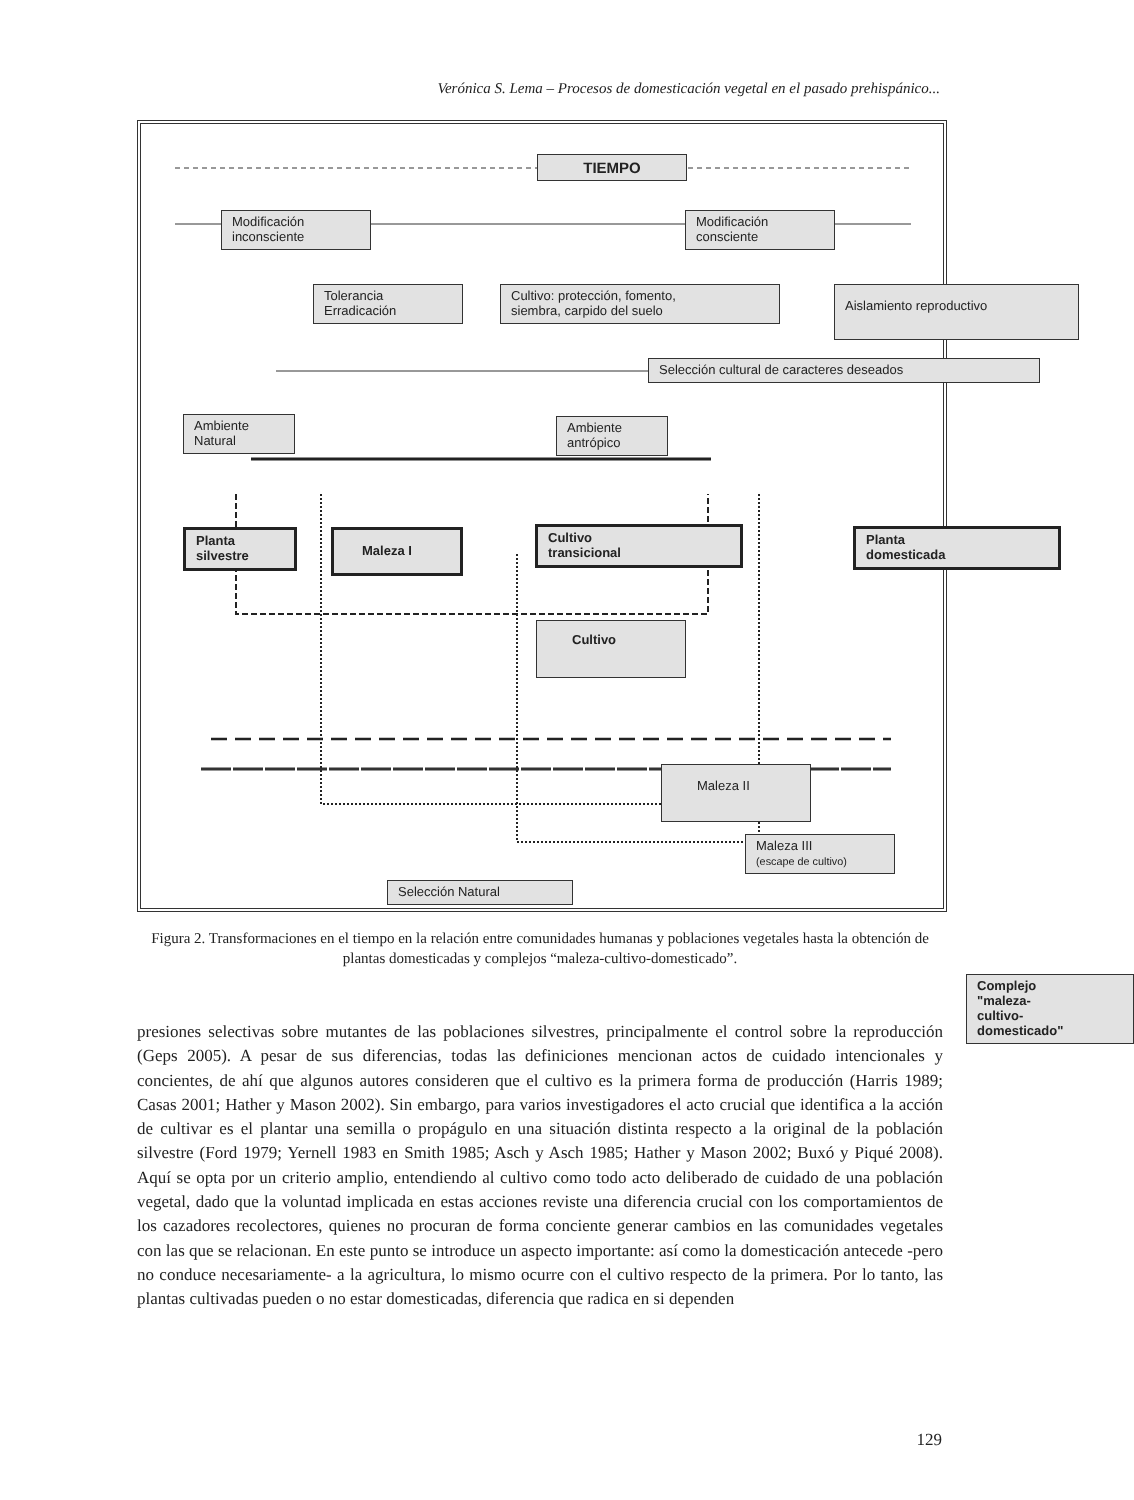Verónica S. Lema – Procesos de domesticación vegetal en el pasado prehispánico...
TIEMPO
Modificación
inconsciente
Modificación
consciente
Tolerancia
Erradicación
Cultivo: protección, fomento,
siembra, carpido del suelo
Aislamiento reproductivo
Selección cultural de caracteres deseados
Ambiente
Natural
Ambiente
antrópico
Planta
silvestre
Maleza I
Cultivo
transicional
Planta
domesticada
Cultivo
Maleza II
Maleza III
(escape de cultivo)
Selección Natural
Complejo
"maleza-
cultivo-
domesticado"
Figura 2. Transformaciones en el tiempo en la relación entre comunidades humanas y poblaciones vegetales hasta la obtención de plantas domesticadas y complejos “maleza-cultivo-domesticado”.
presiones selectivas sobre mutantes de las poblaciones silvestres, principalmente el control sobre la reproducción (Geps 2005). A pesar de sus diferencias, todas las definiciones mencionan actos de cuidado intencionales y concientes, de ahí que algunos autores consideren que el cultivo es la primera forma de producción (Harris 1989; Casas 2001; Hather y Mason 2002). Sin embargo, para varios investigadores el acto crucial que identifica a la acción de cultivar es el plantar una semilla o propágulo en una situación distinta respecto a la original de la población silvestre (Ford 1979; Yernell 1983 en Smith 1985; Asch y Asch 1985; Hather y Mason 2002; Buxó y Piqué 2008). Aquí se opta por un criterio amplio, entendiendo al cultivo como todo acto deliberado de cuidado de una población vegetal, dado que la voluntad implicada en estas acciones reviste una diferencia crucial con los comportamientos de los cazadores recolectores, quienes no procuran de forma conciente generar cambios en las comunidades vegetales con las que se relacionan. En este punto se introduce un aspecto importante: así como la domesticación antecede -pero no conduce necesariamente- a la agricultura, lo mismo ocurre con el cultivo respecto de la primera. Por lo tanto, las plantas cultivadas pueden o no estar domesticadas, diferencia que radica en si dependen
129